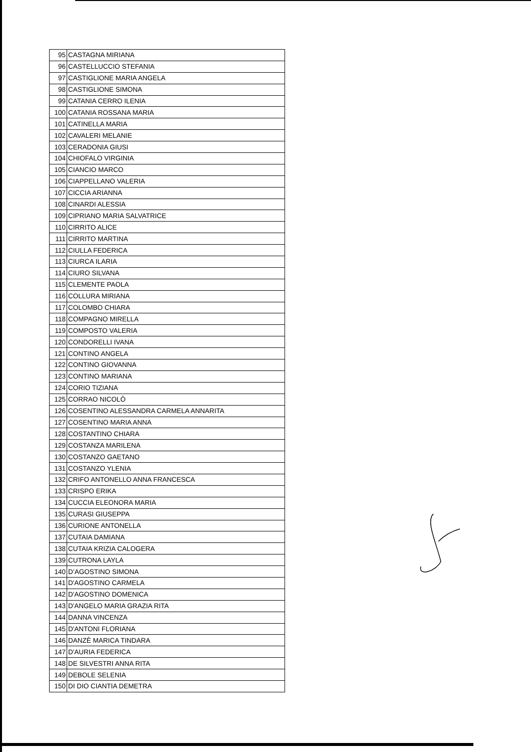| 95 | CASTAGNA MIRIANA |
| 96 | CASTELLUCCIO STEFANIA |
| 97 | CASTIGLIONE MARIA ANGELA |
| 98 | CASTIGLIONE SIMONA |
| 99 | CATANIA CERRO ILENIA |
| 100 | CATANIA ROSSANA MARIA |
| 101 | CATINELLA MARIA |
| 102 | CAVALERI MELANIE |
| 103 | CERADONIA GIUSI |
| 104 | CHIOFALO VIRGINIA |
| 105 | CIANCIO MARCO |
| 106 | CIAPPELLANO VALERIA |
| 107 | CICCIA ARIANNA |
| 108 | CINARDI ALESSIA |
| 109 | CIPRIANO MARIA SALVATRICE |
| 110 | CIRRITO ALICE |
| 111 | CIRRITO MARTINA |
| 112 | CIULLA FEDERICA |
| 113 | CIURCA ILARIA |
| 114 | CIURO SILVANA |
| 115 | CLEMENTE PAOLA |
| 116 | COLLURA MIRIANA |
| 117 | COLOMBO CHIARA |
| 118 | COMPAGNO MIRELLA |
| 119 | COMPOSTO VALERIA |
| 120 | CONDORELLI IVANA |
| 121 | CONTINO ANGELA |
| 122 | CONTINO GIOVANNA |
| 123 | CONTINO MARIANA |
| 124 | CORIO TIZIANA |
| 125 | CORRAO NICOLÒ |
| 126 | COSENTINO ALESSANDRA CARMELA ANNARITA |
| 127 | COSENTINO MARIA ANNA |
| 128 | COSTANTINO CHIARA |
| 129 | COSTANZA MARILENA |
| 130 | COSTANZO GAETANO |
| 131 | COSTANZO YLENIA |
| 132 | CRIFO ANTONELLO ANNA FRANCESCA |
| 133 | CRISPO ERIKA |
| 134 | CUCCIA ELEONORA MARIA |
| 135 | CURASI GIUSEPPA |
| 136 | CURIONE ANTONELLA |
| 137 | CUTAIA DAMIANA |
| 138 | CUTAIA KRIZIA CALOGERA |
| 139 | CUTRONA LAYLA |
| 140 | D’AGOSTINO SIMONA |
| 141 | D'AGOSTINO CARMELA |
| 142 | D'AGOSTINO DOMENICA |
| 143 | D'ANGELO MARIA GRAZIA RITA |
| 144 | DANNA VINCENZA |
| 145 | D'ANTONI FLORIANA |
| 146 | DANZÈ MARICA TINDARA |
| 147 | D'AURIA FEDERICA |
| 148 | DE SILVESTRI ANNA RITA |
| 149 | DEBOLE SELENIA |
| 150 | DI DIO CIANTIA DEMETRA |